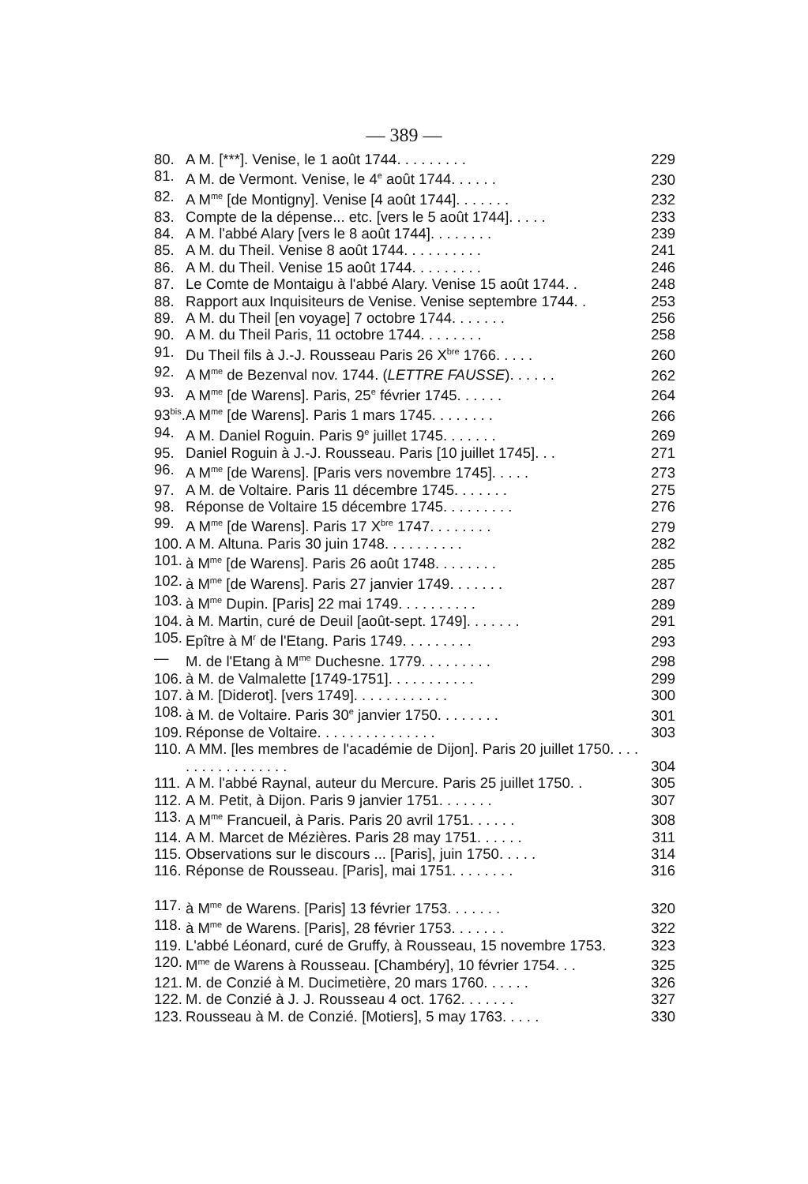— 389 —
| 80. | A M. [***]. Venise, le 1 août 1744. . . . . . . . . | 229 |
| 81. | A M. de Vermont. Venise, le 4<sup>e</sup> août 1744. . . . . . | 230 |
| 82. | A M<sup>me</sup> [de Montigny]. Venise [4 août 1744]. . . . . . . | 232 |
| 83. | Compte de la dépense... etc. [vers le 5 août 1744]. . . . . | 233 |
| 84. | A M. l'abbé Alary [vers le 8 août 1744]. . . . . . . . | 239 |
| 85. | A M. du Theil. Venise 8 août 1744. . . . . . . . . . | 241 |
| 86. | A M. du Theil. Venise 15 août 1744. . . . . . . . . | 246 |
| 87. | Le Comte de Montaigu à l'abbé Alary. Venise 15 août 1744. . | 248 |
| 88. | Rapport aux Inquisiteurs de Venise. Venise septembre 1744. . | 253 |
| 89. | A M. du Theil [en voyage] 7 octobre 1744. . . . . . . | 256 |
| 90. | A M. du Theil Paris, 11 octobre 1744. . . . . . . . | 258 |
| 91. | Du Theil fils à J.-J. Rousseau Paris 26 X<sup>bre</sup> 1766. . . . . | 260 |
| 92. | A M<sup>me</sup> de Bezenval nov. 1744. ( LETTRE FAUSSE ). . . . . . | 262 |
| 93. | A M<sup>me</sup> [de Warens]. Paris, 25<sup>e</sup> février 1745. . . . . . | 264 |
| 93<sup>bis</sup>. | A M<sup>me</sup> [de Warens]. Paris 1 mars 1745. . . . . . . . | 266 |
| 94. | A M. Daniel Roguin. Paris 9<sup>e</sup> juillet 1745. . . . . . . | 269 |
| 95. | Daniel Roguin à J.-J. Rousseau. Paris [10 juillet 1745]. . . | 271 |
| 96. | A M<sup>me</sup> [de Warens]. [Paris vers novembre 1745]. . . . . | 273 |
| 97. | A M. de Voltaire. Paris 11 décembre 1745. . . . . . . | 275 |
| 98. | Réponse de Voltaire 15 décembre 1745. . . . . . . . . | 276 |
| 99. | A M<sup>me</sup> [de Warens]. Paris 17 X<sup>bre</sup> 1747. . . . . . . . | 279 |
| 100. | A M. Altuna. Paris 30 juin 1748. . . . . . . . . . | 282 |
| 101. | à M<sup>me</sup> [de Warens]. Paris 26 août 1748. . . . . . . . | 285 |
| 102. | à M<sup>me</sup> [de Warens]. Paris 27 janvier 1749. . . . . . . | 287 |
| 103. | à M<sup>me</sup> Dupin. [Paris] 22 mai 1749. . . . . . . . . . | 289 |
| 104. | à M. Martin, curé de Deuil [août-sept. 1749]. . . . . . . | 291 |
| 105. | Epître à M<sup>r</sup> de l'Etang. Paris 1749. . . . . . . . . | 293 |
| — | M. de l'Etang à M<sup>me</sup> Duchesne. 1779. . . . . . . . . | 298 |
| 106. | à M. de Valmalette [1749-1751]. . . . . . . . . . . | 299 |
| 107. | à M. [Diderot]. [vers 1749]. . . . . . . . . . . . | 300 |
| 108. | à M. de Voltaire. Paris 30<sup>e</sup> janvier 1750. . . . . . . . | 301 |
| 109. | Réponse de Voltaire. . . . . . . . . . . . . . . | 303 |
| 110. | A MM. [les membres de l'académie de Dijon]. Paris 20 juillet 1750. . . . . . . . . . . . . . . . . | 304 |
| 111. | A M. l'abbé Raynal, auteur du Mercure. Paris 25 juillet 1750. . | 305 |
| 112. | A M. Petit, à Dijon. Paris 9 janvier 1751. . . . . . . | 307 |
| 113. | A M<sup>me</sup> Francueil, à Paris. Paris 20 avril 1751. . . . . . | 308 |
| 114. | A M. Marcet de Mézières. Paris 28 may 1751. . . . . . | 311 |
| 115. | Observations sur le discours ... [Paris], juin 1750. . . . . | 314 |
| 116. | Réponse de Rousseau. [Paris], mai 1751. . . . . . . . | 316 |
| 117. | à M<sup>me</sup> de Warens. [Paris] 13 février 1753. . . . . . . | 320 |
| 118. | à M<sup>me</sup> de Warens. [Paris], 28 février 1753. . . . . . . | 322 |
| 119. | L'abbé Léonard, curé de Gruffy, à Rousseau, 15 novembre 1753. | 323 |
| 120. | M<sup>me</sup> de Warens à Rousseau. [Chambéry], 10 février 1754. . . | 325 |
| 121. | M. de Conzié à M. Ducimetière, 20 mars 1760. . . . . . | 326 |
| 122. | M. de Conzié à J. J. Rousseau 4 oct. 1762. . . . . . . | 327 |
| 123. | Rousseau à M. de Conzié. [Motiers], 5 may 1763. . . . . | 330 |